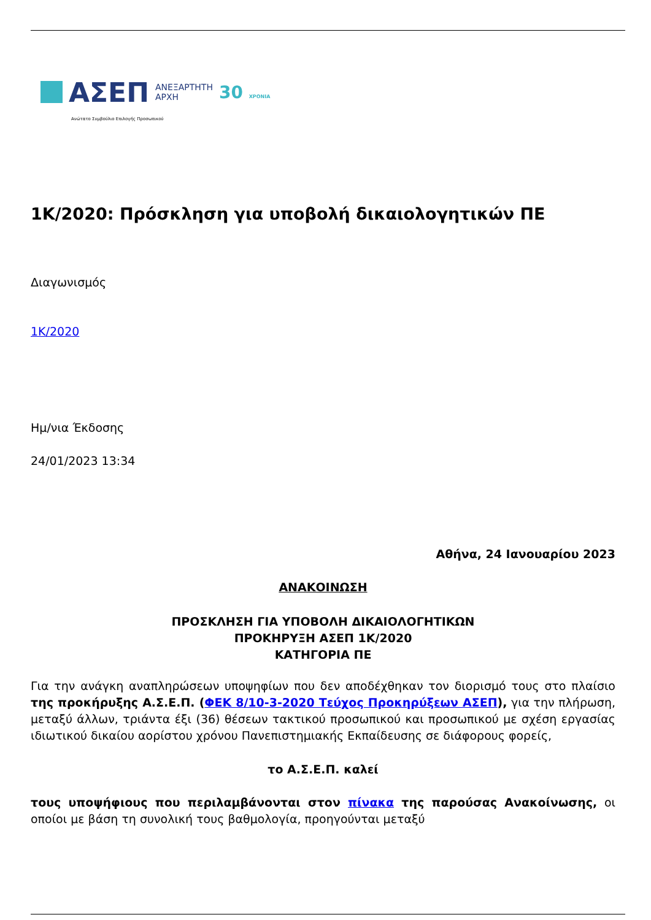ΑΣΕΠ
ΑΝΕΞΑΡΤΗΤΗ
ΑΡΧΗ
30 ΧΡΟΝΙΑ
Ανώτατο Συμβούλιο Επιλογής Προσωπικού
1Κ/2020: Πρόσκληση για υποβολή δικαιολογητικών ΠΕ
Διαγωνισμός
1Κ/2020
Ημ/νια Έκδοσης
24/01/2023 13:34
Αθήνα, 24 Ιανουαρίου 2023
ΑΝΑΚΟΙΝΩΣΗ
ΠΡΟΣΚΛΗΣΗ ΓΙΑ ΥΠΟΒΟΛΗ ΔΙΚΑΙΟΛΟΓΗΤΙΚΩΝ
ΠΡΟΚΗΡΥΞΗ ΑΣΕΠ 1Κ/2020
ΚΑΤΗΓΟΡΙΑ ΠΕ
Για την ανάγκη αναπληρώσεων υποψηφίων που δεν αποδέχθηκαν τον διορισμό τους στο πλαίσιο της προκήρυξης Α.Σ.Ε.Π. (ΦΕΚ 8/10-3-2020 Τεύχος Προκηρύξεων ΑΣΕΠ), για την πλήρωση, μεταξύ άλλων, τριάντα έξι (36) θέσεων τακτικού προσωπικού και προσωπικού με σχέση εργασίας ιδιωτικού δικαίου αορίστου χρόνου Πανεπιστημιακής Εκπαίδευσης σε διάφορους φορείς,
το Α.Σ.Ε.Π. καλεί
τους υποψήφιους που περιλαμβάνονται στον πίνακα της παρούσας Ανακοίνωσης, οι οποίοι με βάση τη συνολική τους βαθμολογία, προηγούνται μεταξύ